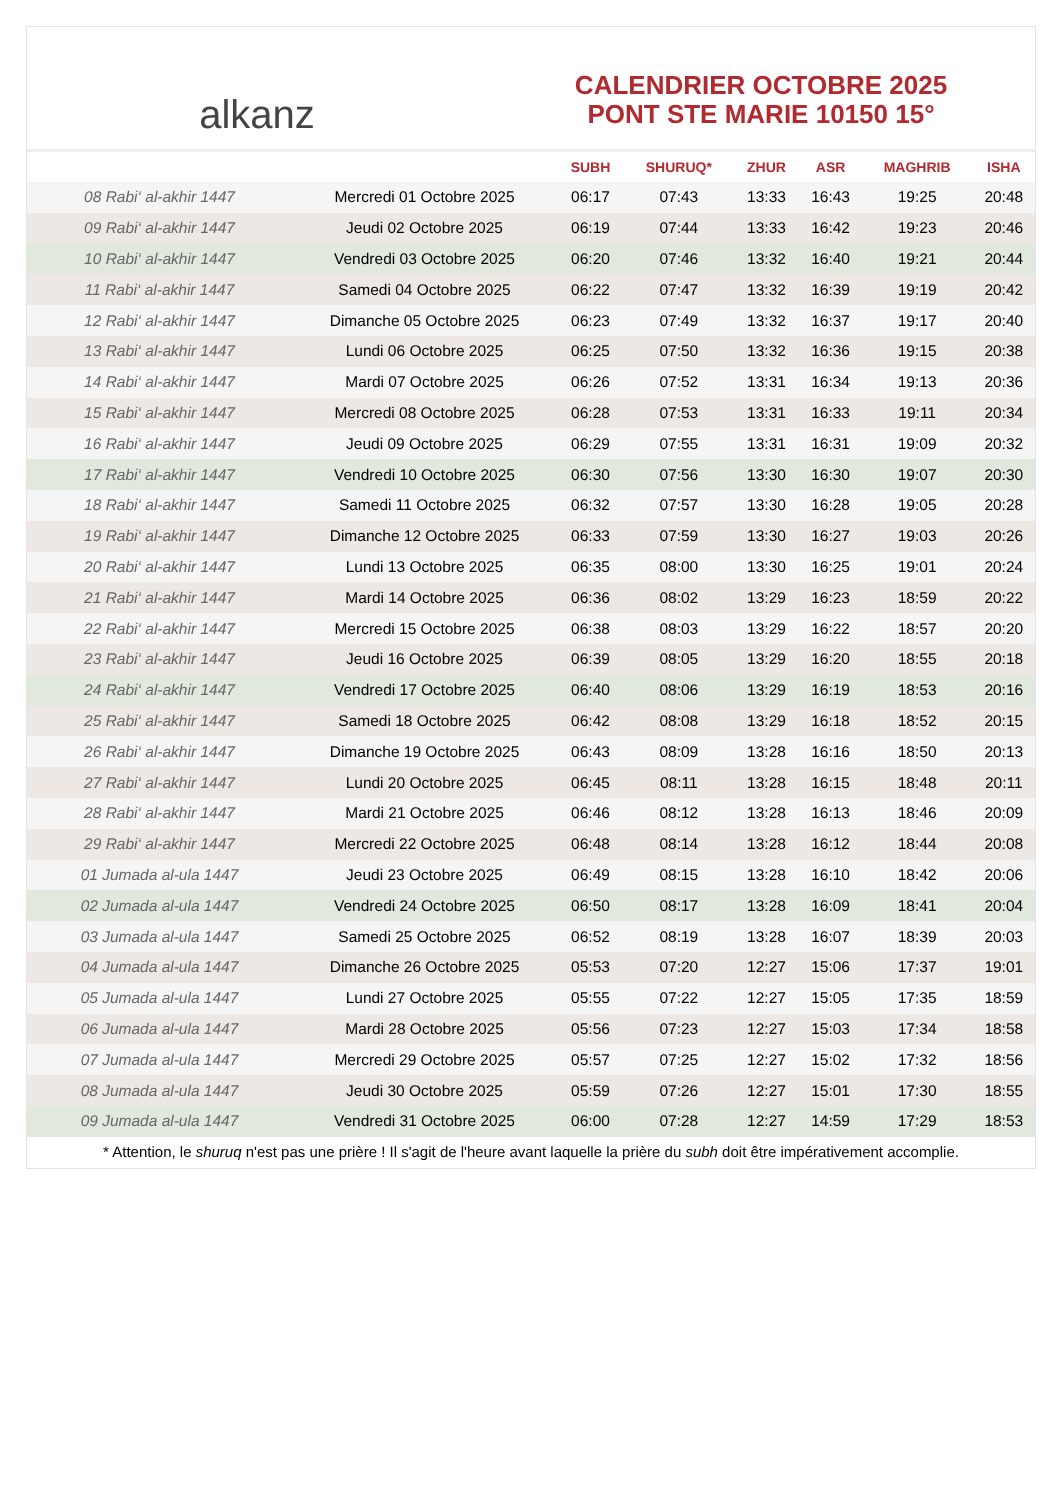alkanz
CALENDRIER OCTOBRE 2025
PONT STE MARIE 10150 15°
| | | SUBH | SHURUQ* | ZHUR | ASR | MAGHRIB | ISHA |
| --- | --- | --- | --- | --- | --- | --- | --- |
| 08 Rabi‘ al-akhir 1447 | Mercredi 01 Octobre 2025 | 06:17 | 07:43 | 13:33 | 16:43 | 19:25 | 20:48 |
| 09 Rabi‘ al-akhir 1447 | Jeudi 02 Octobre 2025 | 06:19 | 07:44 | 13:33 | 16:42 | 19:23 | 20:46 |
| 10 Rabi‘ al-akhir 1447 | Vendredi 03 Octobre 2025 | 06:20 | 07:46 | 13:32 | 16:40 | 19:21 | 20:44 |
| 11 Rabi‘ al-akhir 1447 | Samedi 04 Octobre 2025 | 06:22 | 07:47 | 13:32 | 16:39 | 19:19 | 20:42 |
| 12 Rabi‘ al-akhir 1447 | Dimanche 05 Octobre 2025 | 06:23 | 07:49 | 13:32 | 16:37 | 19:17 | 20:40 |
| 13 Rabi‘ al-akhir 1447 | Lundi 06 Octobre 2025 | 06:25 | 07:50 | 13:32 | 16:36 | 19:15 | 20:38 |
| 14 Rabi‘ al-akhir 1447 | Mardi 07 Octobre 2025 | 06:26 | 07:52 | 13:31 | 16:34 | 19:13 | 20:36 |
| 15 Rabi‘ al-akhir 1447 | Mercredi 08 Octobre 2025 | 06:28 | 07:53 | 13:31 | 16:33 | 19:11 | 20:34 |
| 16 Rabi‘ al-akhir 1447 | Jeudi 09 Octobre 2025 | 06:29 | 07:55 | 13:31 | 16:31 | 19:09 | 20:32 |
| 17 Rabi‘ al-akhir 1447 | Vendredi 10 Octobre 2025 | 06:30 | 07:56 | 13:30 | 16:30 | 19:07 | 20:30 |
| 18 Rabi‘ al-akhir 1447 | Samedi 11 Octobre 2025 | 06:32 | 07:57 | 13:30 | 16:28 | 19:05 | 20:28 |
| 19 Rabi‘ al-akhir 1447 | Dimanche 12 Octobre 2025 | 06:33 | 07:59 | 13:30 | 16:27 | 19:03 | 20:26 |
| 20 Rabi‘ al-akhir 1447 | Lundi 13 Octobre 2025 | 06:35 | 08:00 | 13:30 | 16:25 | 19:01 | 20:24 |
| 21 Rabi‘ al-akhir 1447 | Mardi 14 Octobre 2025 | 06:36 | 08:02 | 13:29 | 16:23 | 18:59 | 20:22 |
| 22 Rabi‘ al-akhir 1447 | Mercredi 15 Octobre 2025 | 06:38 | 08:03 | 13:29 | 16:22 | 18:57 | 20:20 |
| 23 Rabi‘ al-akhir 1447 | Jeudi 16 Octobre 2025 | 06:39 | 08:05 | 13:29 | 16:20 | 18:55 | 20:18 |
| 24 Rabi‘ al-akhir 1447 | Vendredi 17 Octobre 2025 | 06:40 | 08:06 | 13:29 | 16:19 | 18:53 | 20:16 |
| 25 Rabi‘ al-akhir 1447 | Samedi 18 Octobre 2025 | 06:42 | 08:08 | 13:29 | 16:18 | 18:52 | 20:15 |
| 26 Rabi‘ al-akhir 1447 | Dimanche 19 Octobre 2025 | 06:43 | 08:09 | 13:28 | 16:16 | 18:50 | 20:13 |
| 27 Rabi‘ al-akhir 1447 | Lundi 20 Octobre 2025 | 06:45 | 08:11 | 13:28 | 16:15 | 18:48 | 20:11 |
| 28 Rabi‘ al-akhir 1447 | Mardi 21 Octobre 2025 | 06:46 | 08:12 | 13:28 | 16:13 | 18:46 | 20:09 |
| 29 Rabi‘ al-akhir 1447 | Mercredi 22 Octobre 2025 | 06:48 | 08:14 | 13:28 | 16:12 | 18:44 | 20:08 |
| 01 Jumada al-ula 1447 | Jeudi 23 Octobre 2025 | 06:49 | 08:15 | 13:28 | 16:10 | 18:42 | 20:06 |
| 02 Jumada al-ula 1447 | Vendredi 24 Octobre 2025 | 06:50 | 08:17 | 13:28 | 16:09 | 18:41 | 20:04 |
| 03 Jumada al-ula 1447 | Samedi 25 Octobre 2025 | 06:52 | 08:19 | 13:28 | 16:07 | 18:39 | 20:03 |
| 04 Jumada al-ula 1447 | Dimanche 26 Octobre 2025 | 05:53 | 07:20 | 12:27 | 15:06 | 17:37 | 19:01 |
| 05 Jumada al-ula 1447 | Lundi 27 Octobre 2025 | 05:55 | 07:22 | 12:27 | 15:05 | 17:35 | 18:59 |
| 06 Jumada al-ula 1447 | Mardi 28 Octobre 2025 | 05:56 | 07:23 | 12:27 | 15:03 | 17:34 | 18:58 |
| 07 Jumada al-ula 1447 | Mercredi 29 Octobre 2025 | 05:57 | 07:25 | 12:27 | 15:02 | 17:32 | 18:56 |
| 08 Jumada al-ula 1447 | Jeudi 30 Octobre 2025 | 05:59 | 07:26 | 12:27 | 15:01 | 17:30 | 18:55 |
| 09 Jumada al-ula 1447 | Vendredi 31 Octobre 2025 | 06:00 | 07:28 | 12:27 | 14:59 | 17:29 | 18:53 |
* Attention, le shuruq n'est pas une prière ! Il s'agit de l'heure avant laquelle la prière du subh doit être impérativement accomplie.